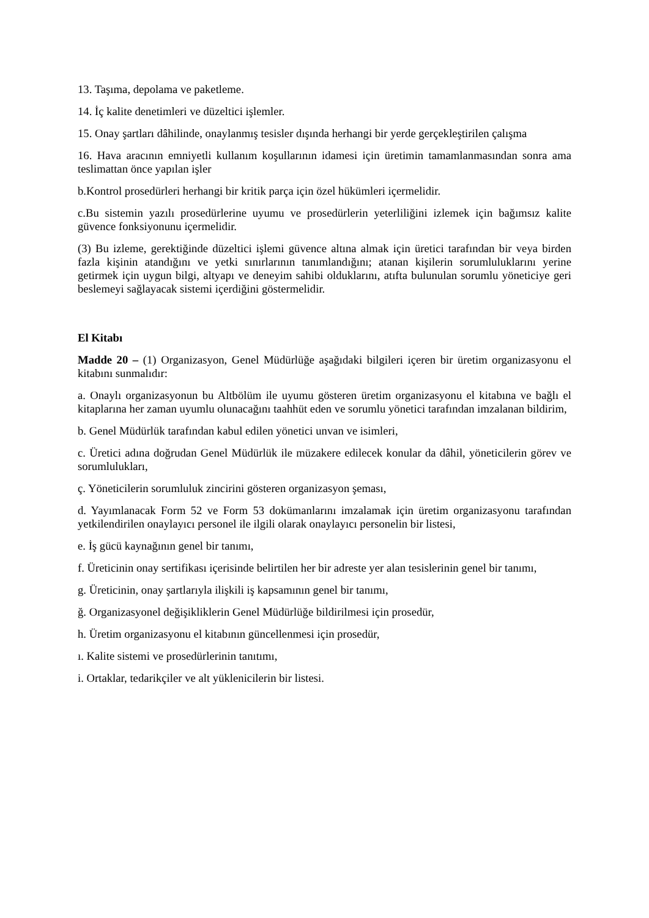13. Taşıma, depolama ve paketleme.
14. İç kalite denetimleri ve düzeltici işlemler.
15. Onay şartları dâhilinde, onaylanmış tesisler dışında herhangi bir yerde gerçekleştirilen çalışma
16. Hava aracının emniyetli kullanım koşullarının idamesi için üretimin tamamlanmasından sonra ama teslimattan önce yapılan işler
b.Kontrol prosedürleri herhangi bir kritik parça için özel hükümleri içermelidir.
c.Bu sistemin yazılı prosedürlerine uyumu ve prosedürlerin yeterliliğini izlemek için bağımsız kalite güvence fonksiyonunu içermelidir.
(3) Bu izleme, gerektiğinde düzeltici işlemi güvence altına almak için üretici tarafından bir veya birden fazla kişinin atandığını ve yetki sınırlarının tanımlandığını; atanan kişilerin sorumluluklarını yerine getirmek için uygun bilgi, altyapı ve deneyim sahibi olduklarını, atıfta bulunulan sorumlu yöneticiye geri beslemeyi sağlayacak sistemi içerdiğini göstermelidir.
El Kitabı
Madde 20 – (1) Organizasyon, Genel Müdürlüğe aşağıdaki bilgileri içeren bir üretim organizasyonu el kitabını sunmalıdır:
a. Onaylı organizasyonun bu Altbölüm ile uyumu gösteren üretim organizasyonu el kitabına ve bağlı el kitaplarına her zaman uyumlu olunacağını taahhüt eden ve sorumlu yönetici tarafından imzalanan bildirim,
b. Genel Müdürlük tarafından kabul edilen yönetici unvan ve isimleri,
c. Üretici adına doğrudan Genel Müdürlük ile müzakere edilecek konular da dâhil, yöneticilerin görev ve sorumlulukları,
ç. Yöneticilerin sorumluluk zincirini gösteren organizasyon şeması,
d. Yayımlanacak Form 52 ve Form 53 dokümanlarını imzalamak için üretim organizasyonu tarafından yetkilendirilen onaylayıcı personel ile ilgili olarak onaylayıcı personelin bir listesi,
e. İş gücü kaynağının genel bir tanımı,
f. Üreticinin onay sertifikası içerisinde belirtilen her bir adreste yer alan tesislerinin genel bir tanımı,
g. Üreticinin, onay şartlarıyla ilişkili iş kapsamının genel bir tanımı,
ğ. Organizasyonel değişikliklerin Genel Müdürlüğe bildirilmesi için prosedür,
h. Üretim organizasyonu el kitabının güncellenmesi için prosedür,
ı. Kalite sistemi ve prosedürlerinin tanıtımı,
i. Ortaklar, tedarikçiler ve alt yüklenicilerin bir listesi.